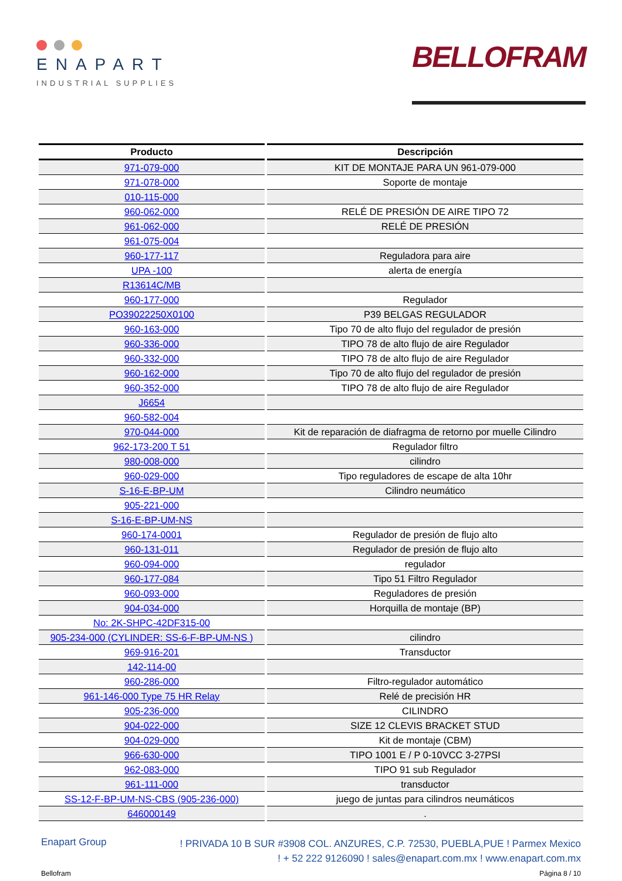ENAPART
INDUSTRIAL SUPPLIES
BELLOFRAM
| Producto | Descripción |
| --- | --- |
| 971-079-000 | KIT DE MONTAJE PARA UN 961-079-000 |
| 971-078-000 | Soporte de montaje |
| 010-115-000 | |
| 960-062-000 | RELÉ DE PRESIÓN DE AIRE TIPO 72 |
| 961-062-000 | RELÉ DE PRESIÓN |
| 961-075-004 | |
| 960-177-117 | Reguladora para aire |
| UPA -100 | alerta de energía |
| R13614C/MB | |
| 960-177-000 | Regulador |
| PO39022250X0100 | P39 BELGAS REGULADOR |
| 960-163-000 | Tipo 70 de alto flujo del regulador de presión |
| 960-336-000 | TIPO 78 de alto flujo de aire Regulador |
| 960-332-000 | TIPO 78 de alto flujo de aire Regulador |
| 960-162-000 | Tipo 70 de alto flujo del regulador de presión |
| 960-352-000 | TIPO 78 de alto flujo de aire Regulador |
| J6654 | |
| 960-582-004 | |
| 970-044-000 | Kit de reparación de diafragma de retorno por muelle Cilindro |
| 962-173-200 T 51 | Regulador filtro |
| 980-008-000 | cilindro |
| 960-029-000 | Tipo reguladores de escape de alta 10hr |
| S-16-E-BP-UM | Cilindro neumático |
| 905-221-000 | |
| S-16-E-BP-UM-NS | |
| 960-174-0001 | Regulador de presión de flujo alto |
| 960-131-011 | Regulador de presión de flujo alto |
| 960-094-000 | regulador |
| 960-177-084 | Tipo 51 Filtro Regulador |
| 960-093-000 | Reguladores de presión |
| 904-034-000 | Horquilla de montaje (BP) |
| No: 2K-SHPC-42DF315-00 | |
| 905-234-000 (CYLINDER: SS-6-F-BP-UM-NS ) | cilindro |
| 969-916-201 | Transductor |
| 142-114-00 | |
| 960-286-000 | Filtro-regulador automático |
| 961-146-000 Type 75 HR Relay | Relé de precisión HR |
| 905-236-000 | CILINDRO |
| 904-022-000 | SIZE 12 CLEVIS BRACKET STUD |
| 904-029-000 | Kit de montaje (CBM) |
| 966-630-000 | TIPO 1001 E / P 0-10VCC 3-27PSI |
| 962-083-000 | TIPO 91 sub Regulador |
| 961-111-000 | transductor |
| SS-12-F-BP-UM-NS-CBS (905-236-000) | juego de juntas para cilindros neumáticos |
| 646000149 | . |
Enapart Group
! PRIVADA 10 B SUR #3908 COL. ANZURES, C.P. 72530, PUEBLA,PUE ! Parmex Mexico
! + 52 222 9126090 ! sales@enapart.com.mx ! www.enapart.com.mx
Bellofram Página 8 / 10